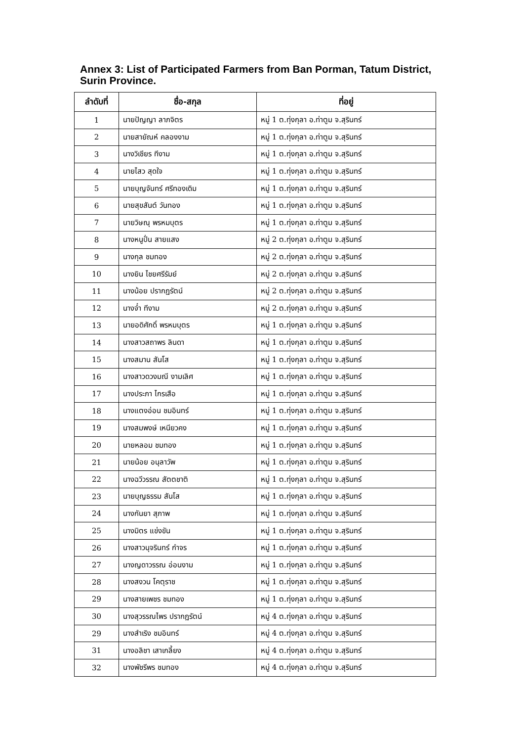Annex 3: List of Participated Farmers from Ban Porman, Tatum District, Surin Province.
| ลำดับที่ | ชื่อ-สกุล | ที่อยู่ |
| --- | --- | --- |
| 1 | นายปัญญา ลาภจิตร | หมู่ 1 ต.ทุ่งกุลา อ.ท่าตูม จ.สุรินทร์ |
| 2 | นายสายัณห์ คลองงาม | หมู่ 1 ต.ทุ่งกุลา อ.ท่าตูม จ.สุรินทร์ |
| 3 | นางวิเชียร ทีงาม | หมู่ 1 ต.ทุ่งกุลา อ.ท่าตูม จ.สุรินทร์ |
| 4 | นายไสว สุดใจ | หมู่ 1 ต.ทุ่งกุลา อ.ท่าตูม จ.สุรินทร์ |
| 5 | นายบุญจันทร์ ศรีทองเดิม | หมู่ 1 ต.ทุ่งกุลา อ.ท่าตูม จ.สุรินทร์ |
| 6 | นายสุขสันต์ วันทอง | หมู่ 1 ต.ทุ่งกุลา อ.ท่าตูม จ.สุรินทร์ |
| 7 | นายวิษณุ พรหมบุตร | หมู่ 1 ต.ทุ่งกุลา อ.ท่าตูม จ.สุรินทร์ |
| 8 | นางหนูปั่น สายแสง | หมู่ 2 ต.ทุ่งกุลา อ.ท่าตูม จ.สุรินทร์ |
| 9 | นางกุล ชมทอง | หมู่ 2 ต.ทุ่งกุลา อ.ท่าตูม จ.สุรินทร์ |
| 10 | นางยิน ไชยศรีรัมย์ | หมู่ 2 ต.ทุ่งกุลา อ.ท่าตูม จ.สุรินทร์ |
| 11 | นางน้อย ปรากฏรัตน์ | หมู่ 2 ต.ทุ่งกุลา อ.ท่าตูม จ.สุรินทร์ |
| 12 | นางจ๋ำ ทีงาม | หมู่ 2 ต.ทุ่งกุลา อ.ท่าตูม จ.สุรินทร์ |
| 13 | นายอดิศักดิ์ พรหมบุตร | หมู่ 1 ต.ทุ่งกุลา อ.ท่าตูม จ.สุรินทร์ |
| 14 | นางสาวสถาพร ลินดา | หมู่ 1 ต.ทุ่งกุลา อ.ท่าตูม จ.สุรินทร์ |
| 15 | นางสมาน สันโส | หมู่ 1 ต.ทุ่งกุลา อ.ท่าตูม จ.สุรินทร์ |
| 16 | นางสาวดวงมณี งามเลิศ | หมู่ 1 ต.ทุ่งกุลา อ.ท่าตูม จ.สุรินทร์ |
| 17 | นางประภา ไกรเสือ | หมู่ 1 ต.ทุ่งกุลา อ.ท่าตูม จ.สุรินทร์ |
| 18 | นางแตงอ่อน ชมอินทร์ | หมู่ 1 ต.ทุ่งกุลา อ.ท่าตูม จ.สุรินทร์ |
| 19 | นางสมพงษ์ เหนียวคง | หมู่ 1 ต.ทุ่งกุลา อ.ท่าตูม จ.สุรินทร์ |
| 20 | นายหลอม ชมทอง | หมู่ 1 ต.ทุ่งกุลา อ.ท่าตูม จ.สุรินทร์ |
| 21 | นายน้อย อนุลาวัพ | หมู่ 1 ต.ทุ่งกุลา อ.ท่าตูม จ.สุรินทร์ |
| 22 | นางฉวีวรรณ สัตตชาติ | หมู่ 1 ต.ทุ่งกุลา อ.ท่าตูม จ.สุรินทร์ |
| 23 | นายบุญธรรม สันโส | หมู่ 1 ต.ทุ่งกุลา อ.ท่าตูม จ.สุรินทร์ |
| 24 | นางกันยา สุภาพ | หมู่ 1 ต.ทุ่งกุลา อ.ท่าตูม จ.สุรินทร์ |
| 25 | นางมิตร แข่งขัน | หมู่ 1 ต.ทุ่งกุลา อ.ท่าตูม จ.สุรินทร์ |
| 26 | นางสาวนุจรินทร์ กำจร | หมู่ 1 ต.ทุ่งกุลา อ.ท่าตูม จ.สุรินทร์ |
| 27 | นางญดาวรรณ อ่อนงาม | หมู่ 1 ต.ทุ่งกุลา อ.ท่าตูม จ.สุรินทร์ |
| 28 | นางสงวน โคตุราช | หมู่ 1 ต.ทุ่งกุลา อ.ท่าตูม จ.สุรินทร์ |
| 29 | นางสายเพชร ชมทอง | หมู่ 1 ต.ทุ่งกุลา อ.ท่าตูม จ.สุรินทร์ |
| 30 | นางสุวรรณไพร ปรากฏรัตน์ | หมู่ 4 ต.ทุ่งกุลา อ.ท่าตูม จ.สุรินทร์ |
| 29 | นางสำเริง ชมอินทร์ | หมู่ 4 ต.ทุ่งกุลา อ.ท่าตูม จ.สุรินทร์ |
| 31 | นางอลิชา เสาเกลี้ยง | หมู่ 4 ต.ทุ่งกุลา อ.ท่าตูม จ.สุรินทร์ |
| 32 | นางพัชรีพร ชมทอง | หมู่ 4 ต.ทุ่งกุลา อ.ท่าตูม จ.สุรินทร์ |